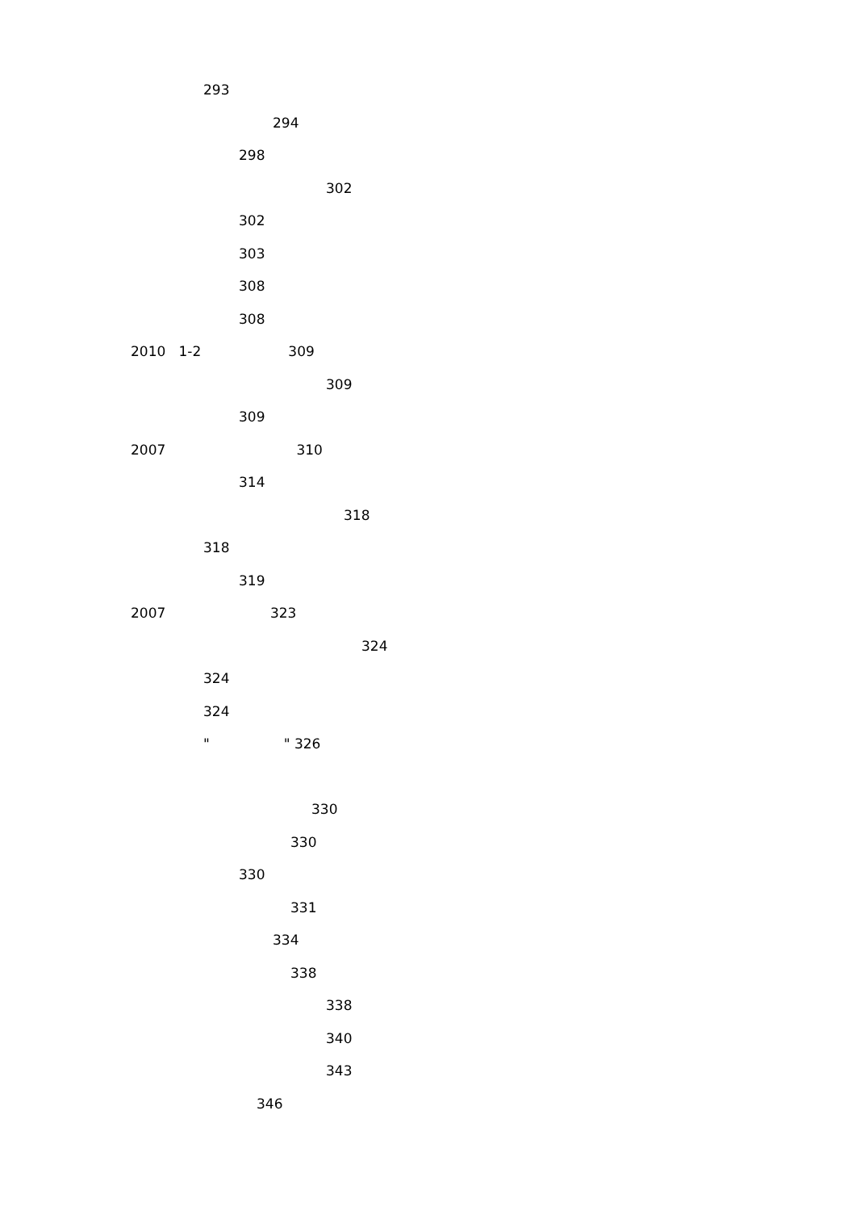293
294
298
302
302
303
308
308
2010 1-2 309
309
309
2007 310
314
318
318
319
2007 323
324
324
324
" " 326
330
330
330
331
334
338
338
340
343
346